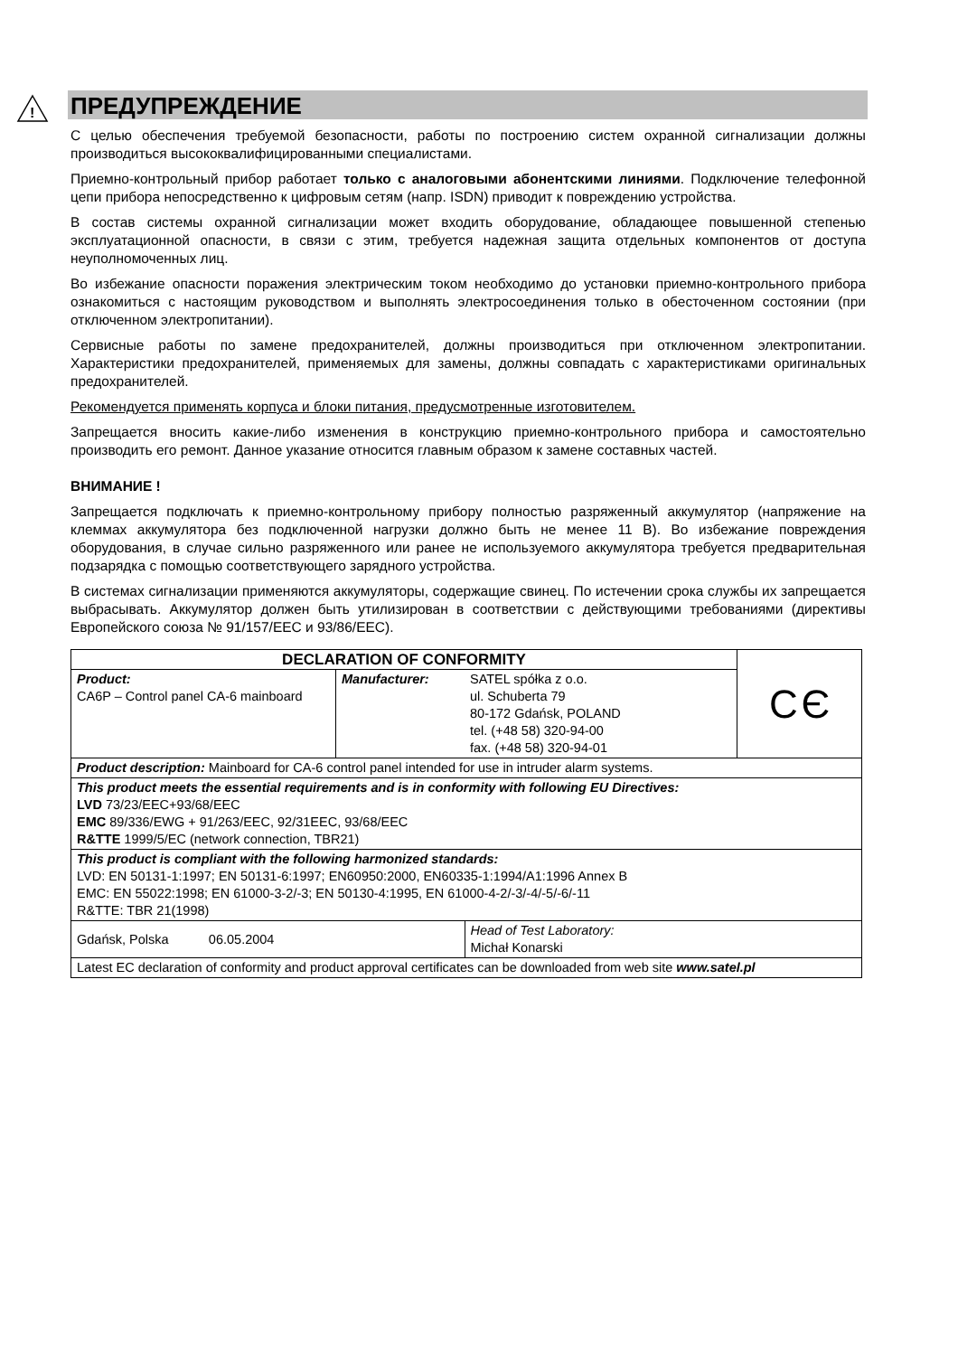!
ПРЕДУПРЕЖДЕНИЕ
С целью обеспечения требуемой безопасности, работы по построению систем охранной сигнализации должны производиться высококвалифицированными специалистами.
Приемно-контрольный прибор работает только с аналоговыми абонентскими линиями. Подключение телефонной цепи прибора непосредственно к цифровым сетям (напр. ISDN) приводит к повреждению устройства.
В состав системы охранной сигнализации может входить оборудование, обладающее повышенной степенью эксплуатационной опасности, в связи с этим, требуется надежная защита отдельных компонентов от доступа неуполномоченных лиц.
Во избежание опасности поражения электрическим током необходимо до установки приемно-контрольного прибора ознакомиться с настоящим руководством и выполнять электросоединения только в обесточенном состоянии (при отключенном электропитании).
Сервисные работы по замене предохранителей, должны производиться при отключенном электропитании. Характеристики предохранителей, применяемых для замены, должны совпадать с характеристиками оригинальных предохранителей.
Рекомендуется применять корпуса и блоки питания, предусмотренные изготовителем.
Запрещается вносить какие-либо изменения в конструкцию приемно-контрольного прибора и самостоятельно производить его ремонт. Данное указание относится главным образом к замене составных частей.
ВНИМАНИЕ !
Запрещается подключать к приемно-контрольному прибору полностью разряженный аккумулятор (напряжение на клеммах аккумулятора без подключенной нагрузки должно быть не менее 11 В). Во избежание повреждения оборудования, в случае сильно разряженного или ранее не используемого аккумулятора требуется предварительная подзарядка с помощью соответствующего зарядного устройства.
В системах сигнализации применяются аккумуляторы, содержащие свинец. По истечении срока службы их запрещается выбрасывать. Аккумулятор должен быть утилизирован в соответствии с действующими требованиями (директивы Европейского союза № 91/157/EEC и 93/86/EEC).
| DECLARATION OF CONFORMITY | | | C Є |
| Product: CA6P – Control panel CA-6 mainboard | Manufacturer: | SATEL spółka z o.o. ul. Schuberta 79 80-172 Gdańsk, POLAND tel. (+48 58) 320-94-00 fax. (+48 58) 320-94-01 | |
| Product description: Mainboard for CA-6 control panel intended for use in intruder alarm systems. | | | |
| This product meets the essential requirements and is in conformity with following EU Directives: LVD 73/23/EEC+93/68/EEC EMC 89/336/EWG + 91/263/EEC, 92/31EEC, 93/68/EEC R&TTE 1999/5/EC (network connection, TBR21) | | | |
| This product is compliant with the following harmonized standards: LVD: EN 50131-1:1997; EN 50131-6:1997; EN60950:2000, EN60335-1:1994/A1:1996 Annex B EMC: EN 55022:1998; EN 61000-3-2/-3; EN 50130-4:1995, EN 61000-4-2/-3/-4/-5/-6/-11 R&TTE: TBR 21(1998) | | | |
| Gdańsk, Polska 06.05.2004 | | Head of Test Laboratory: Michał Konarski | |
| Latest EC declaration of conformity and product approval certificates can be downloaded from web site www.satel.pl | | | |